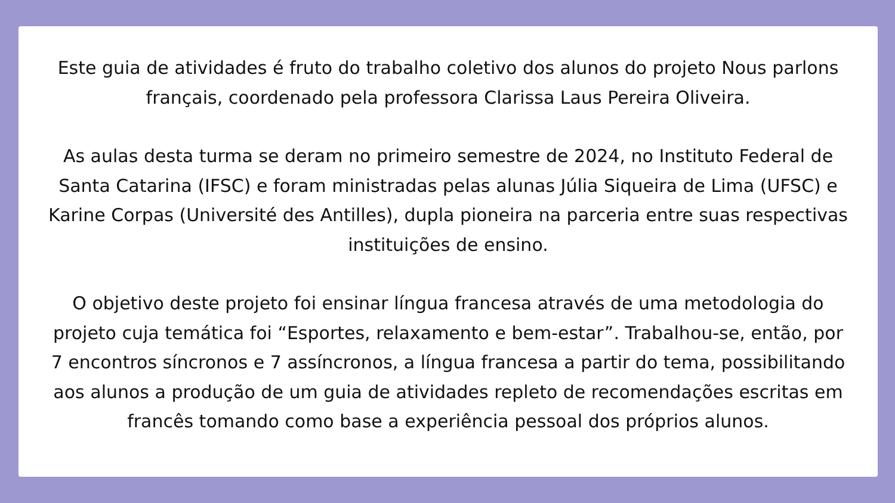Este guia de atividades é fruto do trabalho coletivo dos alunos do projeto Nous parlons français, coordenado pela professora Clarissa Laus Pereira Oliveira.
As aulas desta turma se deram no primeiro semestre de 2024, no Instituto Federal de Santa Catarina (IFSC) e foram ministradas pelas alunas Júlia Siqueira de Lima (UFSC) e Karine Corpas (Université des Antilles), dupla pioneira na parceria entre suas respectivas instituições de ensino.
O objetivo deste projeto foi ensinar língua francesa através de uma metodologia do projeto cuja temática foi “Esportes, relaxamento e bem-estar”. Trabalhou-se, então, por 7 encontros síncronos e 7 assíncronos, a língua francesa a partir do tema, possibilitando aos alunos a produção de um guia de atividades repleto de recomendações escritas em francês tomando como base a experiência pessoal dos próprios alunos.